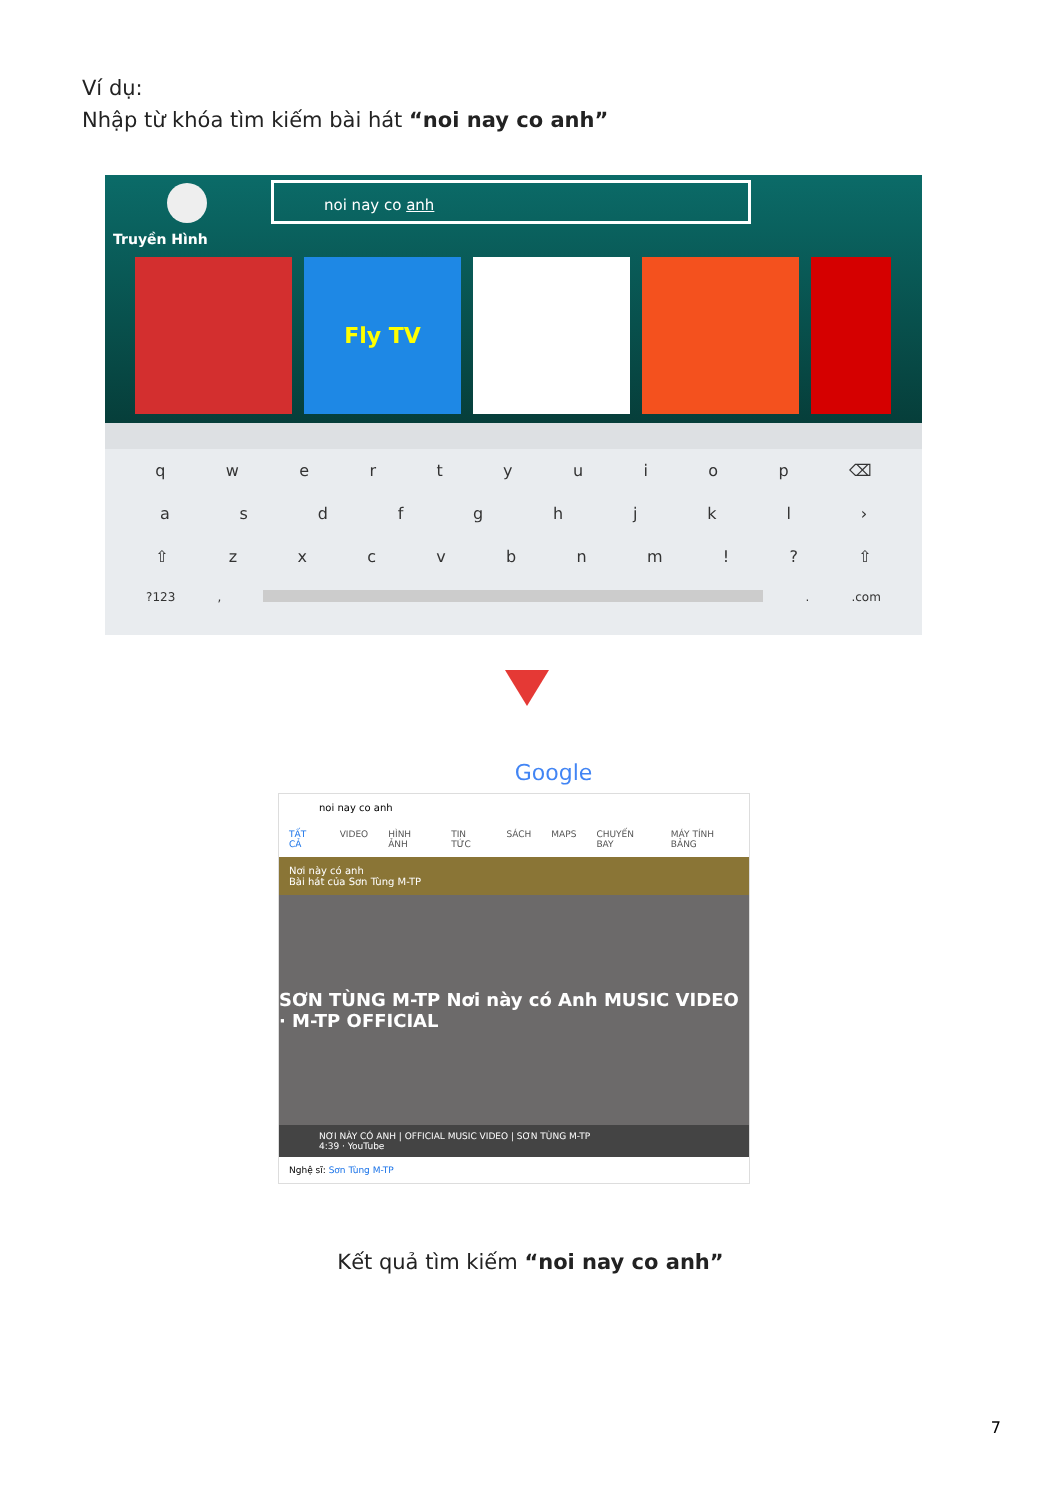Ví dụ:
Nhập từ khóa tìm kiếm bài hát “noi nay co anh”
Truyền Hình
noi nay co anh
Fly TV
qwertyuiop ⌫
asdfghjkl ›
⇧ zxcvbnm!? ⇧
?123, ..com
Google
noi nay co anh
TẤT CẢ VIDEO HÌNH ẢNH TIN TỨC SÁCH MAPS CHUYẾN BAY MÁY TÍNH BẢNG
Nơi này có anh
Bài hát của Sơn Tùng M-TP
SƠN TÙNG M-TP Nơi này có Anh MUSIC VIDEO · M-TP OFFICIAL
NƠI NÀY CÓ ANH | OFFICIAL MUSIC VIDEO | SƠN TÙNG M-TP
4:39 · YouTube
Nghệ sĩ: Sơn Tùng M-TP
Kết quả tìm kiếm “noi nay co anh”
7